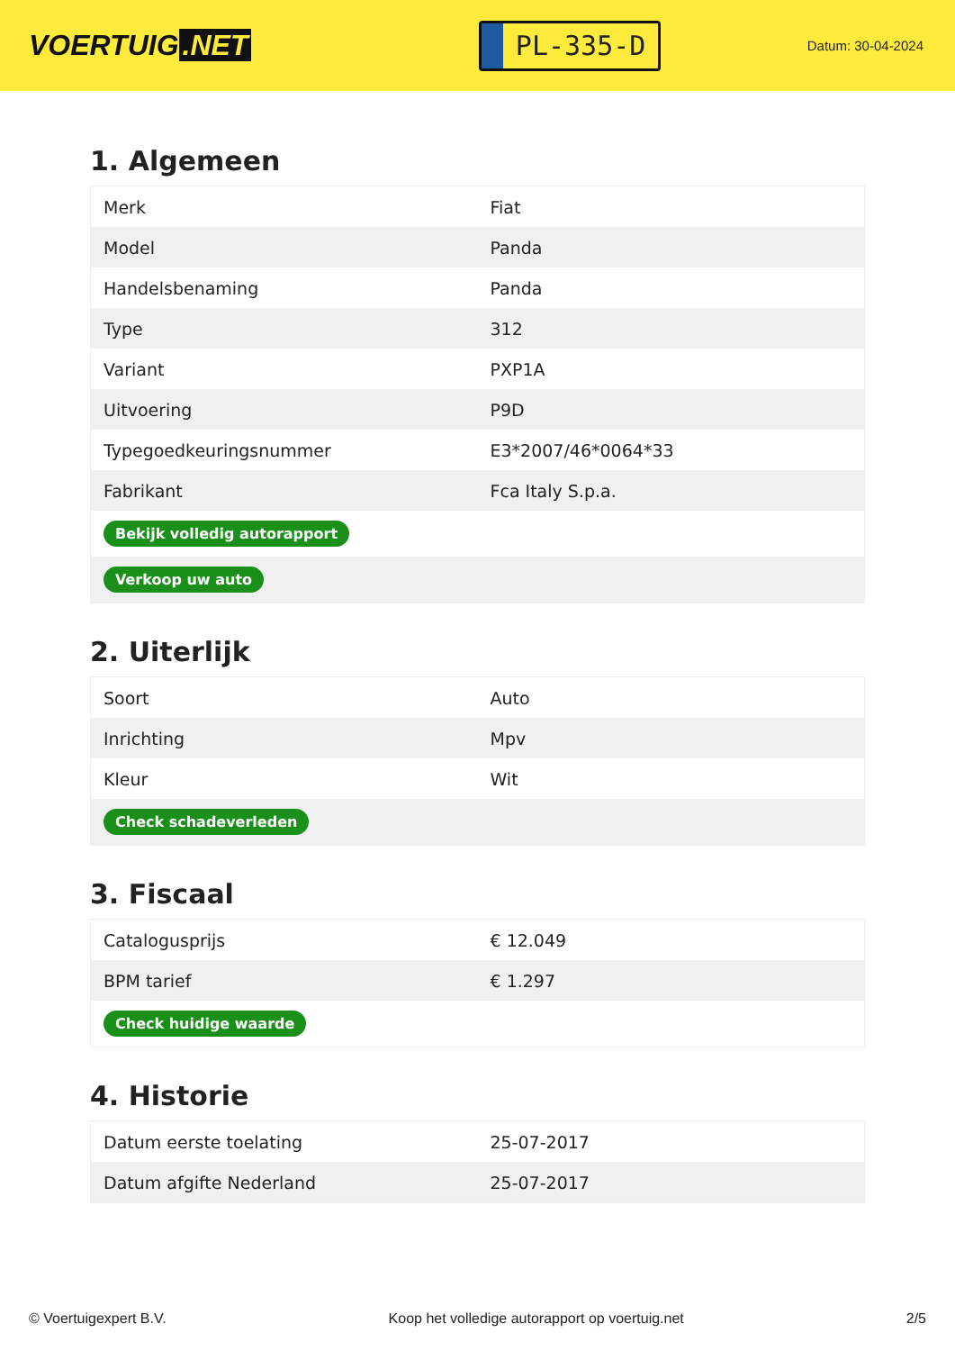VOERTUIG.NET
PL-335-D
Datum: 30-04-2024
1. Algemeen
| Merk | Fiat |
| Model | Panda |
| Handelsbenaming | Panda |
| Type | 312 |
| Variant | PXP1A |
| Uitvoering | P9D |
| Typegoedkeuringsnummer | E3*2007/46*0064*33 |
| Fabrikant | Fca Italy S.p.a. |
| Bekijk volledig autorapport | |
| Verkoop uw auto | |
2. Uiterlijk
| Soort | Auto |
| Inrichting | Mpv |
| Kleur | Wit |
| Check schadeverleden | |
3. Fiscaal
| Catalogusprijs | € 12.049 |
| BPM tarief | € 1.297 |
| Check huidige waarde | |
4. Historie
| Datum eerste toelating | 25-07-2017 |
| Datum afgifte Nederland | 25-07-2017 |
© Voertuigexpert B.V. Koop het volledige autorapport op voertuig.net 2/5